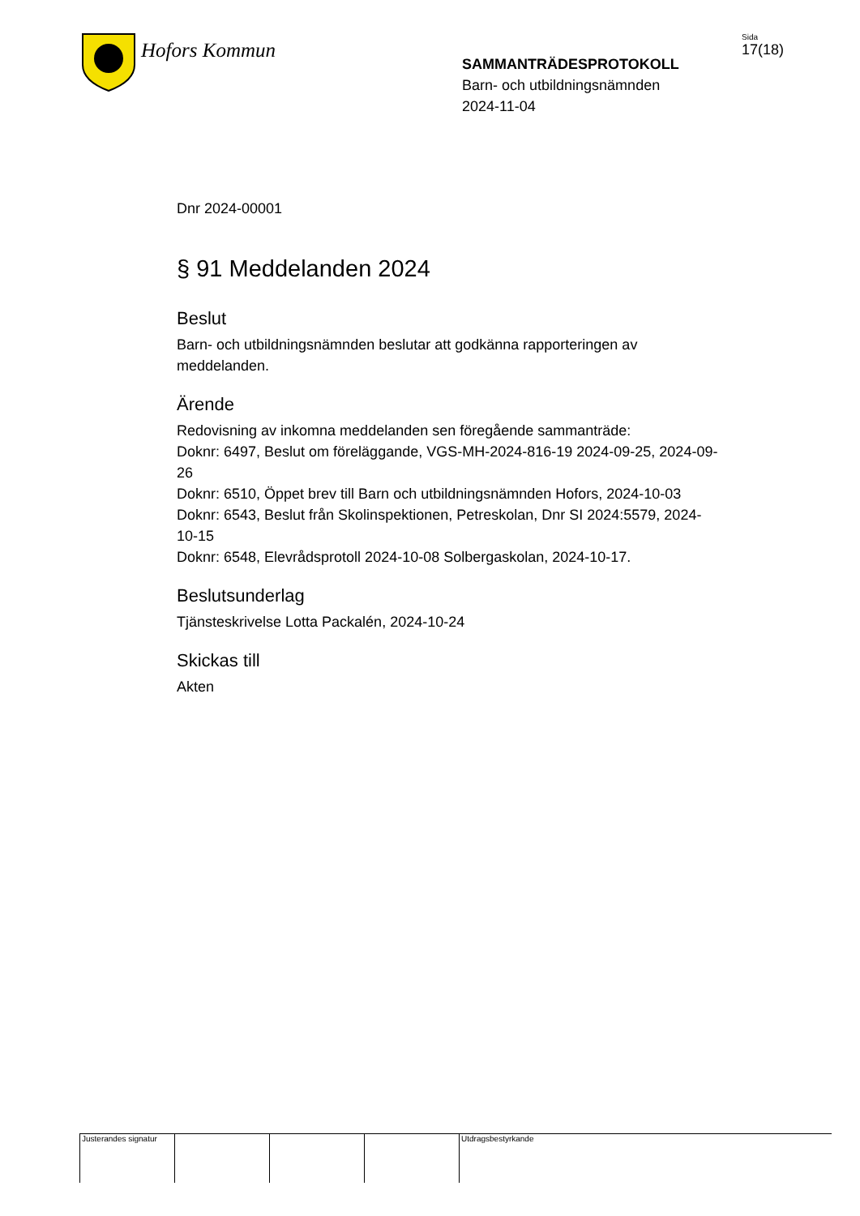Hofors Kommun
SAMMANTRÄDESPROTOKOLL
Barn- och utbildningsnämnden
2024-11-04
Sida
17(18)
Dnr 2024-00001
§ 91 Meddelanden 2024
Beslut
Barn- och utbildningsnämnden beslutar att godkänna rapporteringen av meddelanden.
Ärende
Redovisning av inkomna meddelanden sen föregående sammanträde:
Doknr: 6497, Beslut om föreläggande, VGS-MH-2024-816-19 2024-09-25, 2024-09-26
Doknr: 6510, Öppet brev till Barn och utbildningsnämnden Hofors, 2024-10-03
Doknr: 6543, Beslut från Skolinspektionen, Petreskolan, Dnr SI 2024:5579, 2024-10-15
Doknr: 6548, Elevrådsprotoll 2024-10-08 Solbergaskolan, 2024-10-17.
Beslutsunderlag
Tjänsteskrivelse Lotta Packalén, 2024-10-24
Skickas till
Akten
Justerandes signatur
Utdragsbestyrkande